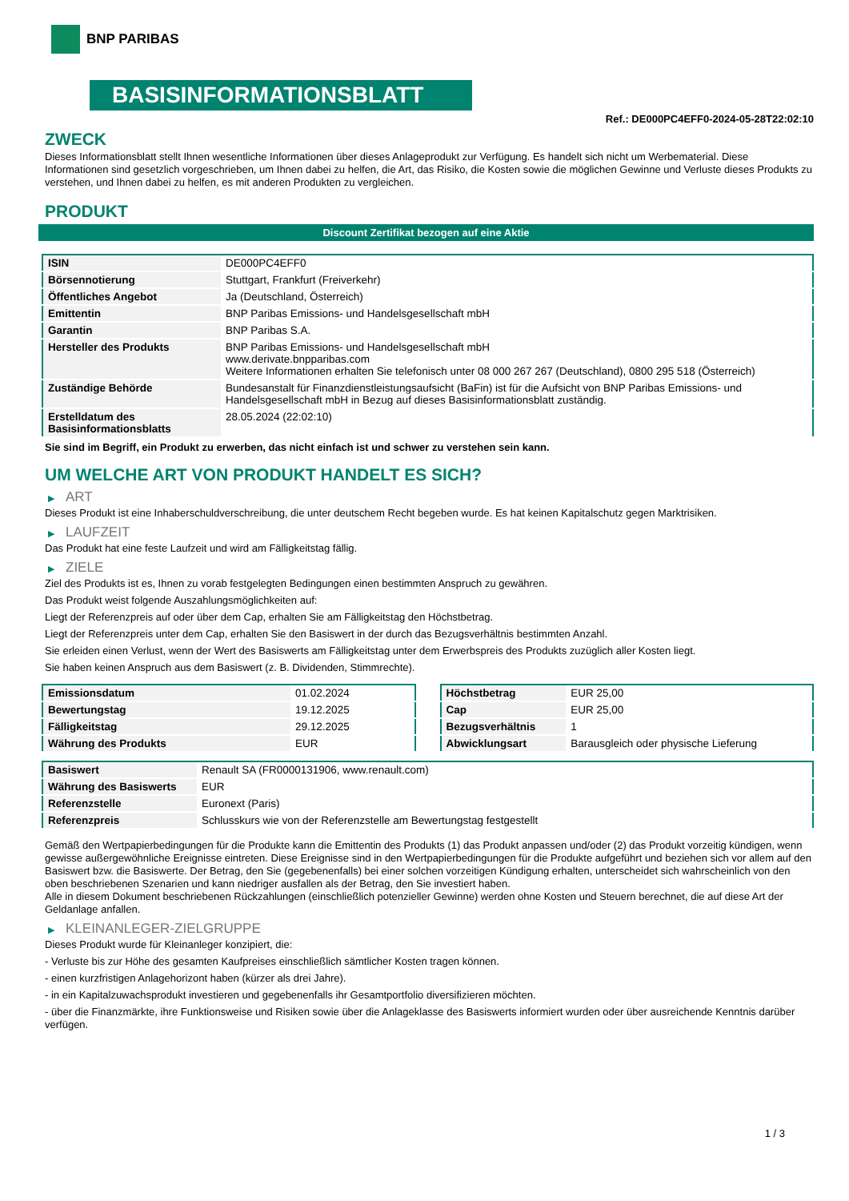BNP PARIBAS
BASISINFORMATIONSBLATT
Ref.: DE000PC4EFF0-2024-05-28T22:02:10
ZWECK
Dieses Informationsblatt stellt Ihnen wesentliche Informationen über dieses Anlageprodukt zur Verfügung. Es handelt sich nicht um Werbematerial. Diese Informationen sind gesetzlich vorgeschrieben, um Ihnen dabei zu helfen, die Art, das Risiko, die Kosten sowie die möglichen Gewinne und Verluste dieses Produkts zu verstehen, und Ihnen dabei zu helfen, es mit anderen Produkten zu vergleichen.
PRODUKT
Discount Zertifikat bezogen auf eine Aktie
| ISIN | DE000PC4EFF0 |
| Börsennotierung | Stuttgart, Frankfurt (Freiverkehr) |
| Öffentliches Angebot | Ja (Deutschland, Österreich) |
| Emittentin | BNP Paribas Emissions- und Handelsgesellschaft mbH |
| Garantin | BNP Paribas S.A. |
| Hersteller des Produkts | BNP Paribas Emissions- und Handelsgesellschaft mbH www.derivate.bnpparibas.com Weitere Informationen erhalten Sie telefonisch unter 08 000 267 267 (Deutschland), 0800 295 518 (Österreich) |
| Zuständige Behörde | Bundesanstalt für Finanzdienstleistungsaufsicht (BaFin) ist für die Aufsicht von BNP Paribas Emissions- und Handelsgesellschaft mbH in Bezug auf dieses Basisinformationsblatt zuständig. |
| Erstelldatum des Basisinformationsblatts | 28.05.2024 (22:02:10) |
Sie sind im Begriff, ein Produkt zu erwerben, das nicht einfach ist und schwer zu verstehen sein kann.
UM WELCHE ART VON PRODUKT HANDELT ES SICH?
▶ ART
Dieses Produkt ist eine Inhaberschuldverschreibung, die unter deutschem Recht begeben wurde. Es hat keinen Kapitalschutz gegen Marktrisiken.
▶ LAUFZEIT
Das Produkt hat eine feste Laufzeit und wird am Fälligkeitstag fällig.
▶ ZIELE
Ziel des Produkts ist es, Ihnen zu vorab festgelegten Bedingungen einen bestimmten Anspruch zu gewähren.
Das Produkt weist folgende Auszahlungsmöglichkeiten auf:
Liegt der Referenzpreis auf oder über dem Cap, erhalten Sie am Fälligkeitstag den Höchstbetrag.
Liegt der Referenzpreis unter dem Cap, erhalten Sie den Basiswert in der durch das Bezugsverhältnis bestimmten Anzahl.
Sie erleiden einen Verlust, wenn der Wert des Basiswerts am Fälligkeitstag unter dem Erwerbspreis des Produkts zuzüglich aller Kosten liegt.
Sie haben keinen Anspruch aus dem Basiswert (z. B. Dividenden, Stimmrechte).
| Emissionsdatum | 01.02.2024 |
| Bewertungstag | 19.12.2025 |
| Fälligkeitstag | 29.12.2025 |
| Währung des Produkts | EUR |
| Höchstbetrag | EUR 25,00 |
| Cap | EUR 25,00 |
| Bezugsverhältnis | 1 |
| Abwicklungsart | Barausgleich oder physische Lieferung |
| Basiswert | Renault SA (FR0000131906, www.renault.com) |
| Währung des Basiswerts | EUR |
| Referenzstelle | Euronext (Paris) |
| Referenzpreis | Schlusskurs wie von der Referenzstelle am Bewertungstag festgestellt |
Gemäß den Wertpapierbedingungen für die Produkte kann die Emittentin des Produkts (1) das Produkt anpassen und/oder (2) das Produkt vorzeitig kündigen, wenn gewisse außergewöhnliche Ereignisse eintreten. Diese Ereignisse sind in den Wertpapierbedingungen für die Produkte aufgeführt und beziehen sich vor allem auf den Basiswert bzw. die Basiswerte. Der Betrag, den Sie (gegebenenfalls) bei einer solchen vorzeitigen Kündigung erhalten, unterscheidet sich wahrscheinlich von den oben beschriebenen Szenarien und kann niedriger ausfallen als der Betrag, den Sie investiert haben.
Alle in diesem Dokument beschriebenen Rückzahlungen (einschließlich potenzieller Gewinne) werden ohne Kosten und Steuern berechnet, die auf diese Art der Geldanlage anfallen.
▶ KLEINANLEGER-ZIELGRUPPE
Dieses Produkt wurde für Kleinanleger konzipiert, die:
- Verluste bis zur Höhe des gesamten Kaufpreises einschließlich sämtlicher Kosten tragen können.
- einen kurzfristigen Anlagehorizont haben (kürzer als drei Jahre).
- in ein Kapitalzuwachsprodukt investieren und gegebenenfalls ihr Gesamtportfolio diversifizieren möchten.
- über die Finanzmärkte, ihre Funktionsweise und Risiken sowie über die Anlageklasse des Basiswerts informiert wurden oder über ausreichende Kenntnis darüber verfügen.
1 / 3